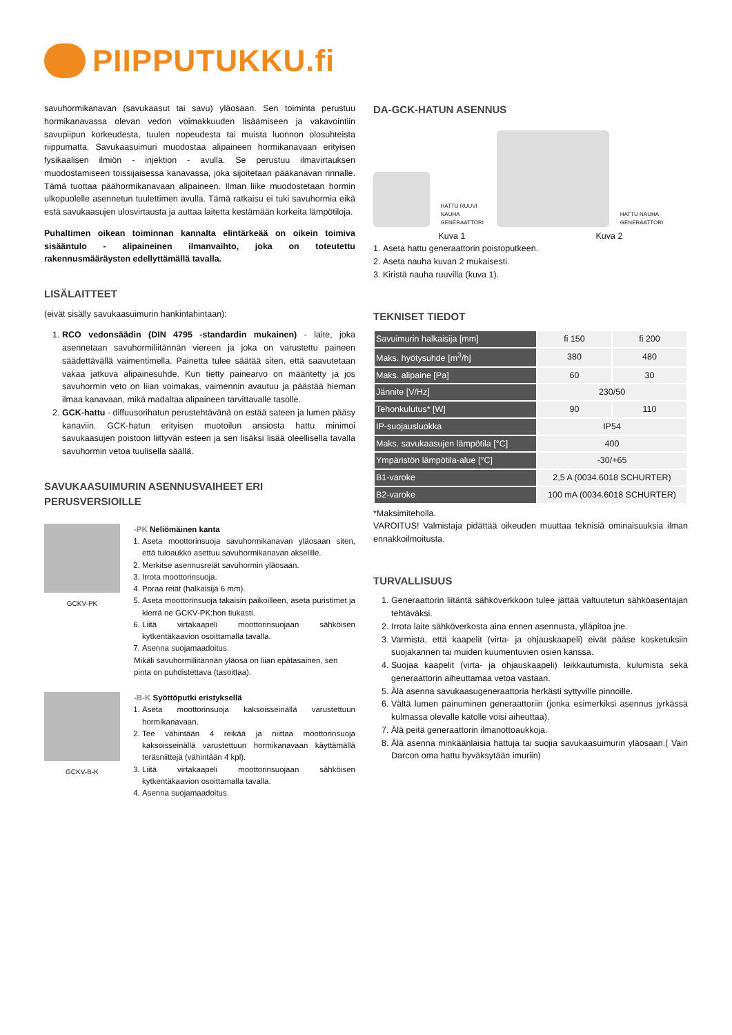PIIPPUTUKKU.fi
savuhormikanavan (savukaasut tai savu) yläosaan. Sen toiminta perustuu hormikanavassa olevan vedon voimakkuuden lisäämiseen ja vakavointiin savupiipun korkeudesta, tuulen nopeudesta tai muista luonnon olosuhteista riippumatta. Savukaasuimuri muodostaa alipaineen hormikanavaan erityisen fysikaalisen ilmiön - injektion - avulla. Se perustuu ilmavirtauksen muodostamiseen toissijaisessa kanavassa, joka sijoitetaan pääkanavan rinnalle. Tämä tuottaa päähormikanavaan alipaineen. Ilman liike muodostetaan hormin ulkopuolelle asennetun tuulettimen avulla. Tämä ratkaisu ei tuki savuhormia eikä estä savukaasujen ulosvirtausta ja auttaa laitetta kestämään korkeita lämpötiloja.
Puhaltimen oikean toiminnan kannalta elintärkeää on oikein toimiva sisääntulo - alipaineinen ilmanvaihto, joka on toteutettu rakennusmääräysten edellyttämällä tavalla.
LISÄLAITTEET
(eivät sisälly savukaasuimurin hankintahintaan):
1. RCO vedonsäädin (DIN 4795 -standardin mukainen) - laite, joka asennetaan savuhormiliitännän viereen ja joka on varustettu paineen säädettävällä vaimentimella. Painetta tulee säätää siten, että saavutetaan vakaa jatkuva alipainesuhde. Kun tietty painearvo on määritetty ja jos savuhormin veto on liian voimakas, vaimennin avautuu ja päästää hieman ilmaa kanavaan, mikä madaltaa alipaineen tarvittavalle tasolle.
2. GCK-hattu - diffuusorihatun perustehtävänä on estää sateen ja lumen pääsy kanaviin. GCK-hatun erityisen muotoilun ansiosta hattu minimoi savukaasujen poistoon liittyvän esteen ja sen lisäksi lisää oleellisella tavalla savuhormin vetoa tuulisella säällä.
SAVUKAASUIMURIN ASENNUSVAIHEET ERI PERUSVERSIOILLE
GCKV-PK
-PK Neliömäinen kanta
1. Aseta moottorinsuoja savuhormikanavan yläosaan siten, että tuloaukko asettuu savuhormikanavan akselille.
2. Merkitse asennusreiät savuhormin yläosaan.
3. Irrota moottorinsuoja.
4. Poraa reiät (halkaisija 6 mm).
5. Aseta moottorinsuoja takaisin paikoilleen, aseta puristimet ja kierrä ne GCKV-PK:hon tiukasti.
6. Liitä virtakaapeli moottorinsuojaan sähköisen kytkentäkaavion osoittamalla tavalla.
7. Asenna suojamaadoitus.
Mikäli savuhormiliitännän yläosa on liian epätasainen, sen pinta on puhdistettava (tasoittaa).
GCKV-B-K
-B-K Syöttöputki eristyksellä
1. Aseta moottorinsuoja kaksoisseinällä varustettuun hormikanavaan.
2. Tee vähintään 4 reikää ja niittaa moottorinsuoja kaksoisseinällä varustettuun hormikanavaan käyttämällä teräsniittejä (vähintään 4 kpl).
3. Liitä virtakaapeli moottorinsuojaan sähköisen kytkentäkaavion osoittamalla tavalla.
4. Asenna suojamaadoitus.
DA-GCK-HATUN ASENNUS
HATTU RUUVI NAUHA GENERAATTORI
HATTU NAUHA GENERAATTORI
Kuva 1 Kuva 2
1. Aseta hattu generaattorin poistoputkeen.
2. Aseta nauha kuvan 2 mukaisesti.
3. Kiristä nauha ruuvilla (kuva 1).
TEKNISET TIEDOT
| Savuimurin halkaisija [mm] | fi 150 | fi 200 |
| Maks. hyötysuhde [m<sup>3</sup>/h] | 380 | 480 |
| Maks. alipaine [Pa] | 60 | 30 |
| Jännite [V/Hz] | 230/50 | |
| Tehonkulutus* [W] | 90 | 110 |
| IP-suojausluokka | IP54 | |
| Maks. savukaasujen lämpötila [°C] | 400 | |
| Ympäristön lämpötila-alue [°C] | -30/+65 | |
| B1-varoke | 2,5 A (0034.6018 SCHURTER) | |
| B2-varoke | 100 mA (0034.6018 SCHURTER) | |
*Maksimiteholla.
VAROITUS! Valmistaja pidättää oikeuden muuttaa teknisiä ominaisuuksia ilman ennakkoilmoitusta.
TURVALLISUUS
1. Generaattorin liitäntä sähköverkkoon tulee jättää valtuutetun sähköasentajan tehtäväksi.
2. Irrota laite sähköverkosta aina ennen asennusta, ylläpitoa jne.
3. Varmista, että kaapelit (virta- ja ohjauskaapeli) eivät pääse kosketuksiin suojakannen tai muiden kuumentuvien osien kanssa.
4. Suojaa kaapelit (virta- ja ohjauskaapeli) leikkautumista, kulumista sekä generaattorin aiheuttamaa vetoa vastaan.
5. Älä asenna savukaasugeneraattoria herkästi syttyville pinnoille.
6. Vältä lumen painuminen generaattoriin (jonka esimerkiksi asennus jyrkässä kulmassa olevalle katolle voisi aiheuttaa).
7. Älä peitä generaattorin ilmanottoaukkoja.
8. Älä asenna minkäänlaisia hattuja tai suojia savukaasuimurin yläosaan.( Vain Darcon oma hattu hyväksytään imuriin)